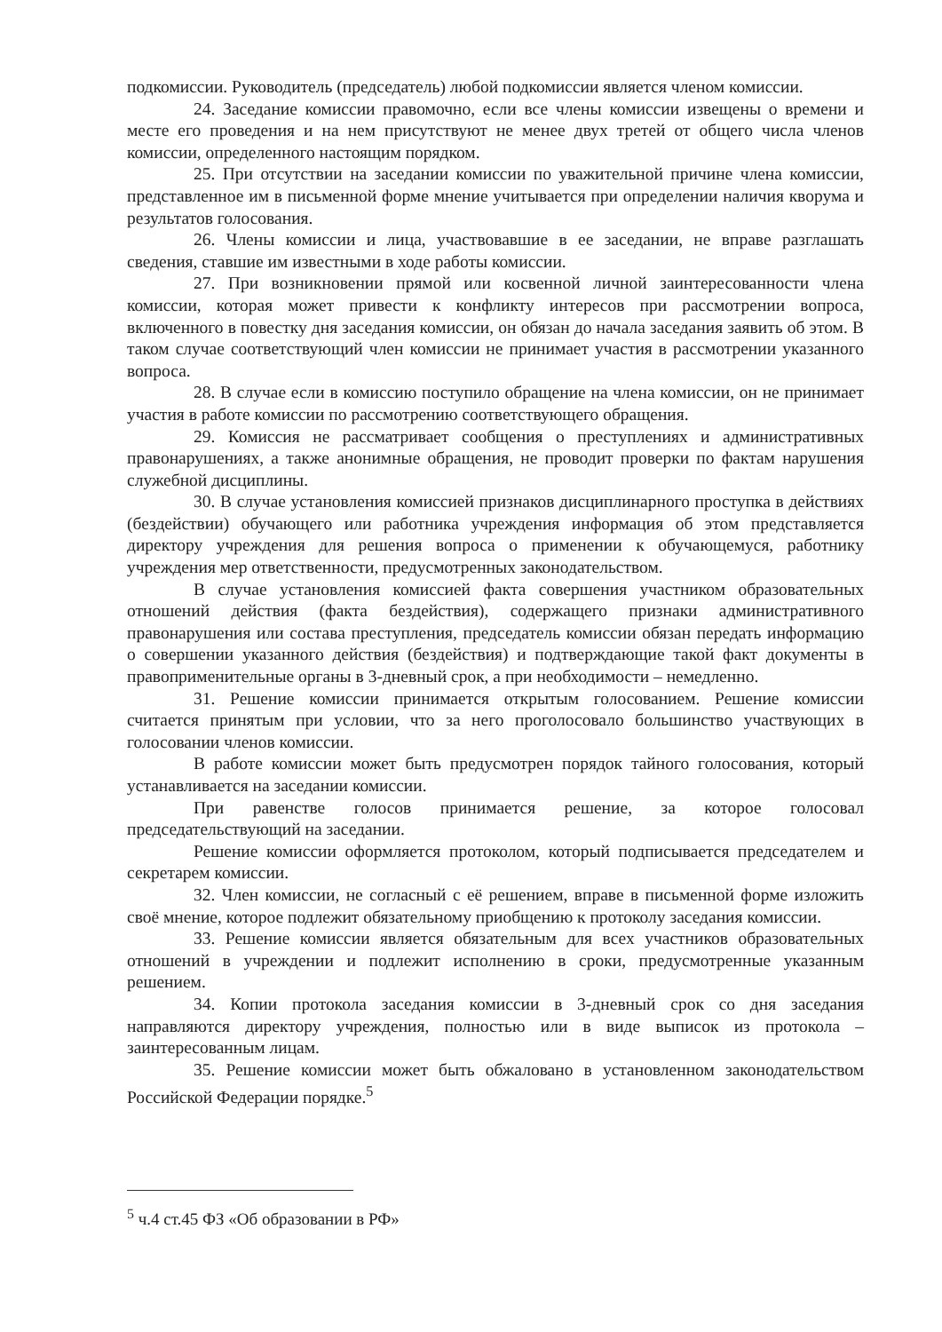подкомиссии. Руководитель (председатель) любой подкомиссии является членом комиссии.
24. Заседание комиссии правомочно, если все члены комиссии извещены о времени и месте его проведения и на нем присутствуют не менее двух третей от общего числа членов комиссии, определенного настоящим порядком.
25. При отсутствии на заседании комиссии по уважительной причине члена комиссии, представленное им в письменной форме мнение учитывается при определении наличия кворума и результатов голосования.
26. Члены комиссии и лица, участвовавшие в ее заседании, не вправе разглашать сведения, ставшие им известными в ходе работы комиссии.
27. При возникновении прямой или косвенной личной заинтересованности члена комиссии, которая может привести к конфликту интересов при рассмотрении вопроса, включенного в повестку дня заседания комиссии, он обязан до начала заседания заявить об этом. В таком случае соответствующий член комиссии не принимает участия в рассмотрении указанного вопроса.
28. В случае если в комиссию поступило обращение на члена комиссии, он не принимает участия в работе комиссии по рассмотрению соответствующего обращения.
29. Комиссия не рассматривает сообщения о преступлениях и административных правонарушениях, а также анонимные обращения, не проводит проверки по фактам нарушения служебной дисциплины.
30. В случае установления комиссией признаков дисциплинарного проступка в действиях (бездействии) обучающего или работника учреждения информация об этом представляется директору учреждения для решения вопроса о применении к обучающемуся, работнику учреждения мер ответственности, предусмотренных законодательством.
В случае установления комиссией факта совершения участником образовательных отношений действия (факта бездействия), содержащего признаки административного правонарушения или состава преступления, председатель комиссии обязан передать информацию о совершении указанного действия (бездействия) и подтверждающие такой факт документы в правоприменительные органы в 3-дневный срок, а при необходимости – немедленно.
31. Решение комиссии принимается открытым голосованием. Решение комиссии считается принятым при условии, что за него проголосовало большинство участвующих в голосовании членов комиссии.
В работе комиссии может быть предусмотрен порядок тайного голосования, который устанавливается на заседании комиссии.
При равенстве голосов принимается решение, за которое голосовал председательствующий на заседании.
Решение комиссии оформляется протоколом, который подписывается председателем и секретарем комиссии.
32. Член комиссии, не согласный с её решением, вправе в письменной форме изложить своё мнение, которое подлежит обязательному приобщению к протоколу заседания комиссии.
33. Решение комиссии является обязательным для всех участников образовательных отношений в учреждении и подлежит исполнению в сроки, предусмотренные указанным решением.
34. Копии протокола заседания комиссии в 3-дневный срок со дня заседания направляются директору учреждения, полностью или в виде выписок из протокола – заинтересованным лицам.
35. Решение комиссии может быть обжаловано в установленном законодательством Российской Федерации порядке.<sup>5</sup>
<sup>5</sup> ч.4 ст.45 ФЗ «Об образовании в РФ»